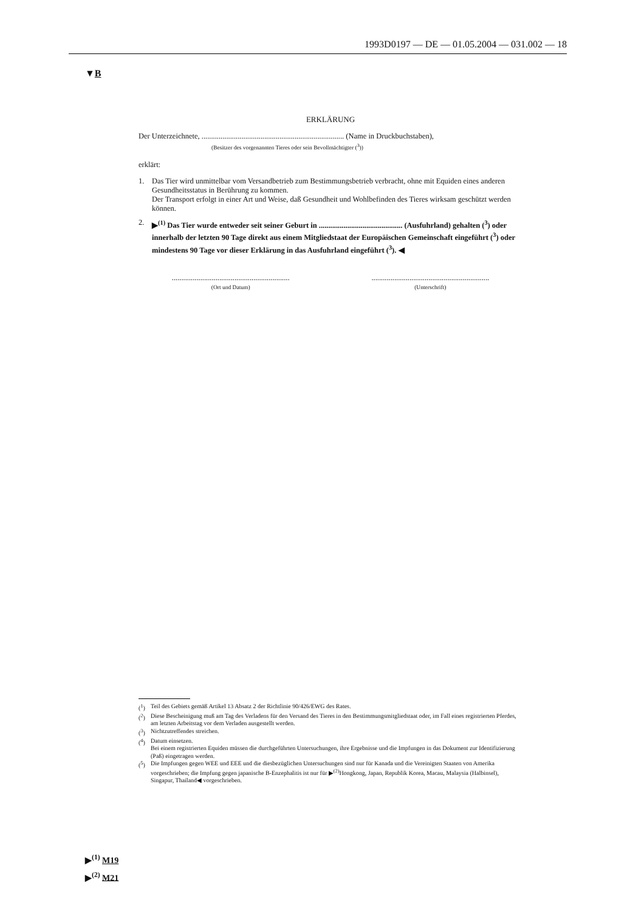1993D0197 — DE — 01.05.2004 — 031.002 — 18
▼B
ERKLÄRUNG
Der Unterzeichnete, ........................................................................... (Name in Druckbuchstaben),
(Besitzer des vorgenannten Tieres oder sein Bevollmächtigter (<sup>3</sup>))
erklärt:
1. Das Tier wird unmittelbar vom Versandbetrieb zum Bestimmungsbetrieb verbracht, ohne mit Equiden eines anderen Gesundheitsstatus in Berührung zu kommen.
Der Transport erfolgt in einer Art und Weise, daß Gesundheit und Wohlbefinden des Tieres wirksam geschützt werden können.
2. ▶<sup>(1)</sup> Das Tier wurde entweder seit seiner Geburt in ............................................ (Ausfuhrland) gehalten (<sup>3</sup>) oder innerhalb der letzten 90 Tage direkt aus einem Mitgliedstaat der Europäischen Gemeinschaft eingeführt (<sup>3</sup>) oder mindestens 90 Tage vor dieser Erklärung in das Ausfuhrland eingeführt (<sup>3</sup>). ◀
..............................................................
(Ort und Datum)
..............................................................
(Unterschrift)
(<sup>1</sup>) Teil des Gebiets gemäß Artikel 13 Absatz 2 der Richtlinie 90/426/EWG des Rates.
(<sup>2</sup>) Diese Bescheinigung muß am Tag des Verladens für den Versand des Tieres in den Bestimmungsmitgliedstaat oder, im Fall eines registrierten Pferdes, am letzten Arbeitstag vor dem Verladen ausgestellt werden.
(<sup>3</sup>) Nichtzutreffendes streichen.
(<sup>4</sup>) Datum einsetzen.
Bei einem registrierten Equiden müssen die durchgeführten Untersuchungen, ihre Ergebnisse und die Impfungen in das Dokument zur Identifizierung (Paß) eingetragen werden.
(<sup>5</sup>) Die Impfungen gegen WEE und EEE und die diesbezüglichen Untersuchungen sind nur für Kanada und die Vereinigten Staaten von Amerika vorgeschrieben; die Impfung gegen japanische B-Enzephalitis ist nur für ▶<sup>(2)</sup>Hongkong, Japan, Republik Korea, Macau, Malaysia (Halbinsel), Singapur, Thailand◀ vorgeschrieben.
▶<sup>(1)</sup> M19
▶<sup>(2)</sup> M21